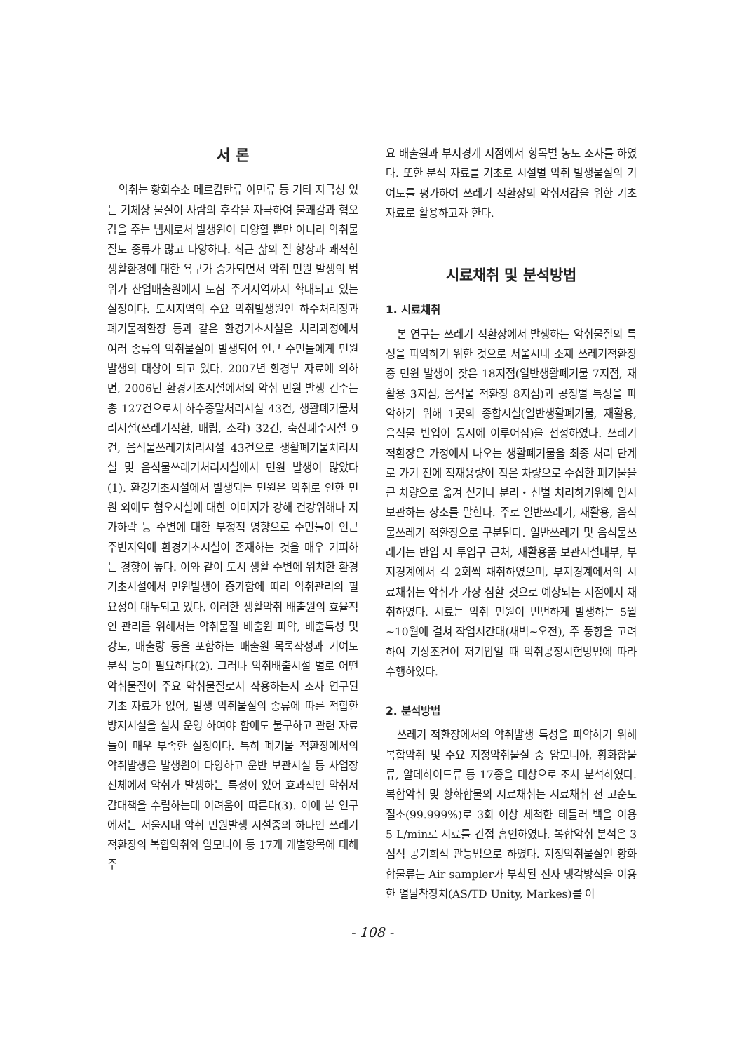서 론
악취는 황화수소 메르캅탄류 아민류 등 기타 자극성 있는 기체상 물질이 사람의 후각을 자극하여 불쾌감과 혐오감을 주는 냄새로서 발생원이 다양할 뿐만 아니라 악취물질도 종류가 많고 다양하다. 최근 삶의 질 향상과 쾌적한 생활환경에 대한 욕구가 증가되면서 악취 민원 발생의 범위가 산업배출원에서 도심 주거지역까지 확대되고 있는 실정이다. 도시지역의 주요 악취발생원인 하수처리장과 폐기물적환장 등과 같은 환경기초시설은 처리과정에서 여러 종류의 악취물질이 발생되어 인근 주민들에게 민원발생의 대상이 되고 있다. 2007년 환경부 자료에 의하면, 2006년 환경기초시설에서의 악취 민원 발생 건수는 총 127건으로서 하수종말처리시설 43건, 생활폐기물처리시설(쓰레기적환, 매립, 소각) 32건, 축산폐수시설 9건, 음식물쓰레기처리시설 43건으로 생활폐기물처리시설 및 음식물쓰레기처리시설에서 민원 발생이 많았다(1). 환경기초시설에서 발생되는 민원은 악취로 인한 민원 외에도 혐오시설에 대한 이미지가 강해 건강위해나 지가하락 등 주변에 대한 부정적 영향으로 주민들이 인근 주변지역에 환경기초시설이 존재하는 것을 매우 기피하는 경향이 높다. 이와 같이 도시 생활 주변에 위치한 환경기초시설에서 민원발생이 증가함에 따라 악취관리의 필요성이 대두되고 있다. 이러한 생활악취 배출원의 효율적인 관리를 위해서는 악취물질 배출원 파악, 배출특성 및 강도, 배출량 등을 포함하는 배출원 목록작성과 기여도 분석 등이 필요하다(2). 그러나 악취배출시설 별로 어떤 악취물질이 주요 악취물질로서 작용하는지 조사 연구된 기초 자료가 없어, 발생 악취물질의 종류에 따른 적합한 방지시설을 설치 운영 하여야 함에도 불구하고 관련 자료들이 매우 부족한 실정이다. 특히 폐기물 적환장에서의 악취발생은 발생원이 다양하고 운반 보관시설 등 사업장 전체에서 악취가 발생하는 특성이 있어 효과적인 악취저감대책을 수립하는데 어려움이 따른다(3). 이에 본 연구에서는 서울시내 악취 민원발생 시설중의 하나인 쓰레기 적환장의 복합악취와 암모니아 등 17개 개별항목에 대해 주
요 배출원과 부지경계 지점에서 항목별 농도 조사를 하였다. 또한 분석 자료를 기초로 시설별 악취 발생물질의 기여도를 평가하여 쓰레기 적환장의 악취저감을 위한 기초 자료로 활용하고자 한다.
시료채취 및 분석방법
1. 시료채취
본 연구는 쓰레기 적환장에서 발생하는 악취물질의 특성을 파악하기 위한 것으로 서울시내 소재 쓰레기적환장 중 민원 발생이 잦은 18지점(일반생활폐기물 7지점, 재활용 3지점, 음식물 적환장 8지점)과 공정별 특성을 파악하기 위해 1곳의 종합시설(일반생활폐기물, 재활용, 음식물 반입이 동시에 이루어짐)을 선정하였다. 쓰레기 적환장은 가정에서 나오는 생활폐기물을 최종 처리 단계로 가기 전에 적재용량이 작은 차량으로 수집한 폐기물을 큰 차량으로 옮겨 싣거나 분리・선별 처리하기위해 임시 보관하는 장소를 말한다. 주로 일반쓰레기, 재활용, 음식물쓰레기 적환장으로 구분된다. 일반쓰레기 및 음식물쓰레기는 반입 시 투입구 근처, 재활용품 보관시설내부, 부지경계에서 각 2회씩 채취하였으며, 부지경계에서의 시료채취는 악취가 가장 심할 것으로 예상되는 지점에서 채취하였다. 시료는 악취 민원이 빈번하게 발생하는 5월~10월에 걸쳐 작업시간대(새벽~오전), 주 풍향을 고려하여 기상조건이 저기압일 때 악취공정시험방법에 따라 수행하였다.
2. 분석방법
쓰레기 적환장에서의 악취발생 특성을 파악하기 위해 복합악취 및 주요 지정악취물질 중 암모니아, 황화합물류, 알데하이드류 등 17종을 대상으로 조사 분석하였다. 복합악취 및 황화합물의 시료채취는 시료채취 전 고순도 질소(99.999%)로 3회 이상 세척한 테들러 백을 이용 5 L/min로 시료를 간접 흡인하였다. 복합악취 분석은 3점식 공기희석 관능법으로 하였다. 지정악취물질인 황화합물류는 Air sampler가 부착된 전자 냉각방식을 이용한 열탈착장치(AS/TD Unity, Markes)를 이
- 108 -